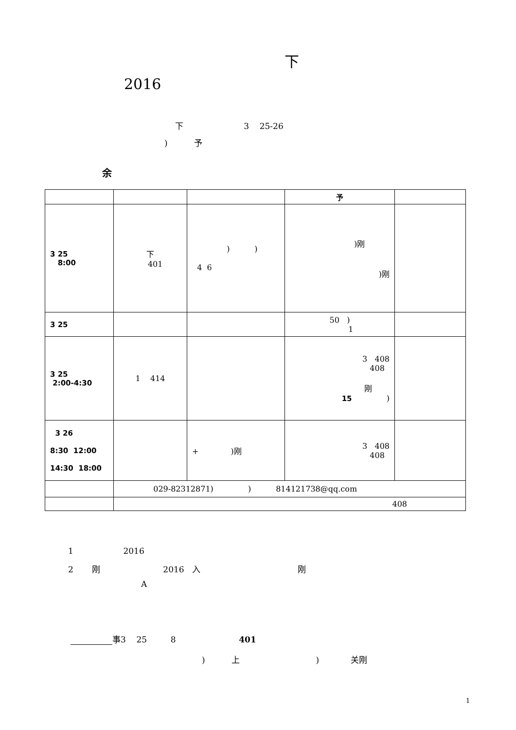下
2016
下 3 25-26
) 予
余
| | | | 予 | |
| 3 25 8:00 | 下 401 | ) ) 4 6 | )刚 )刚 | |
| 3 25 | | | 50 ) 1 | |
| 3 25 2:00-4:30 | 1 414 | | 3 408 408 刚 15 ) | |
| 3 26 8:30 12:00 14:30 18:00 | | + )刚 | 3 408 408 | |
| | 029-82312871) ) 814121738@qq.com | | | |
| | 408 | | | |
1 2016
2 刚 2016 入 刚
A
事3 25 8 401
) 上 ) 关刚
1